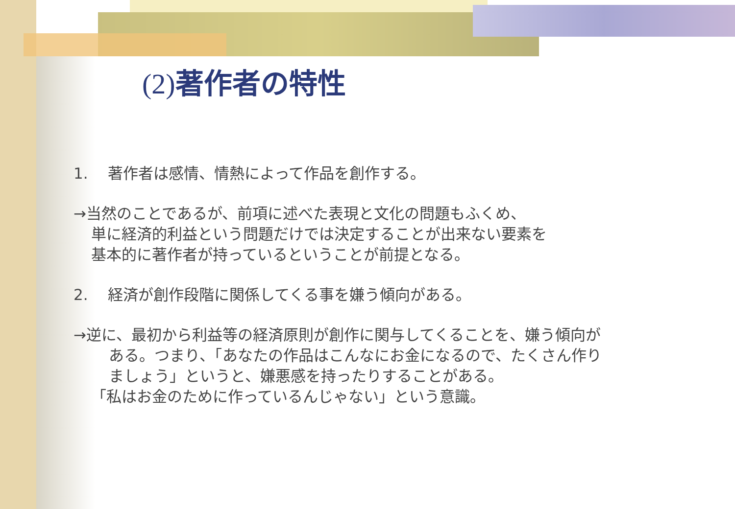(2) 著作者の特性
1.　 著作者は感情、情熱によって作品を創作する。
→当然のことであるが、前項に述べた表現と文化の問題もふくめ、
単に経済的利益という問題だけでは決定することが出来ない要素を
基本的に著作者が持っているということが前提となる。
2.　 経済が創作段階に関係してくる事を嫌う傾向がある。
→逆に、最初から利益等の経済原則が創作に関与してくることを、嫌う傾向が
ある。つまり、「あなたの作品はこんなにお金になるので、たくさん作り
ましょう」というと、嫌悪感を持ったりすることがある。
「私はお金のために作っているんじゃない」という意識。